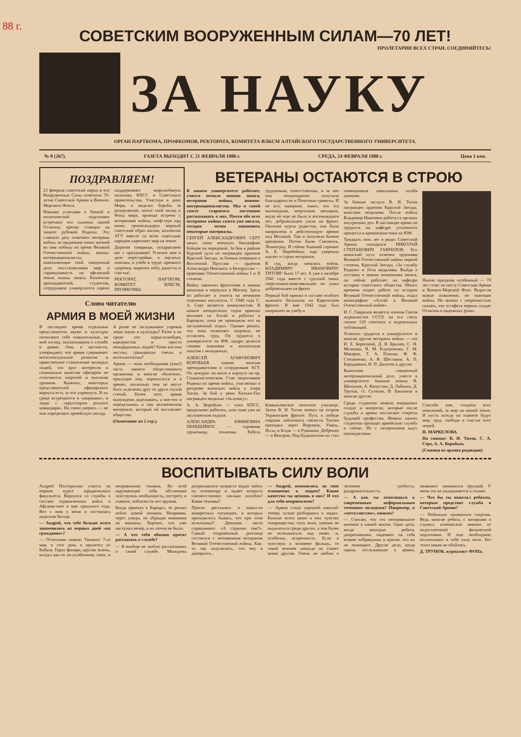88 г.
СОВЕТСКИМ ВООРУЖЕННЫМ СИЛАМ—70 ЛЕТ!
ПРОЛЕТАРИИ ВСЕХ СТРАН, СОЕДИНЯЙТЕСЬ!
ЗА НАУКУ
ОРГАН ПАРТКОМА, ПРОФКОМОВ, РЕКТОРАТА, КОМИТЕТА ВЛКСМ АЛТАЙСКОГО ГОСУДАРСТВЕННОГО УНИВЕРСИТЕТА.
№ 8 (267). ГАЗЕТА ВЫХОДИТ С 21 ФЕВРАЛЯ 1980 г. СРЕДА, 24 ФЕВРАЛЯ 1988 г. Цена 1 коп.
ПОЗДРАВЛЯЕМ!
23 февраля советский народ и его Вооруженные Силы отметили 70-летие Советской Армии и Военно-Морского Флота.
Новыми успехами в боевой и политической подготовке встречают его сыновья нашей Отчизны, крепко стоящие на защите рубежей Родины. Эту славную дату отмечают ветераны войны, не щадившие своих жизней во имя победы во время Великой Отечественной войны, воины-интернационалисты, выполняющие свой священный долг, восстанавливая мир и справедливость на афганской земле, воины запаса. Коллектив преподавателей, студентов, сотрудников университета горячо поддерживает миролюбивую политику КПСС и Советского правительства. Участвуя в днях Мира, в неделях борьбы за разоружение, внося свой вклад в Фонд мира, проводя встречи с ветеранами войны, шефствуя над ними, пропагандируя мирный советский образ жизни, коллектив АГУ вместе со всем советским народом укрепляет мир на земле.
Дорогие товарищи, поздравляем вас с праздником! Успехов вам в деле перестройки, в научных поисках, в учебе и труде, крепкого здоровья, мирного неба, радости и счастья!
РЕКТОРАТ, ПАРТКОМ, КОМИТЕТ ВЛКСМ, ПРОФКОМЫ.
Слово читателю
АРМИЯ В МОЕЙ ЖИЗНИ
В последнее время отдельные представители науки и культуры позволяют себе сомнительные, на мой взгляд, высказывания о службе в армии. Они, в частности, утверждают, что армия сдерживает интеллектуальное развитие и нравственное становление молодых людей, что круг интересов и социальные качества офицеров не отличаются широтой и высоким уровнем. Конечно, некоторых представителей офицерского корпуса есть за что упрекнуть. В их среде встречаются и «жоржики», и люди с «кругозором ротного командира». Но смею уверить — не они определяют армейскую погоду.
А разве не заслуживают упреков люди науки и культуры? Разве в их среде нет корыстолюбцев, карьеристов и просто непорядочных людей? Разве все они честны, граждански смелы и интеллигентны?
Армия — пока необходимая (увы!) часть нашего общественного организма, и многие «болезни», присущие ему, переносятся и в армию, поскольку они не могут быть отделены друг от друга глухой стеной. Более того, армия вынуждена доделывать, а кое-что и переделывать в том человеческом материале, который ей поставляет общество.
(Окончание на 2 стр.).
ВЕТЕРАНЫ ОСТАЮТСЯ В СТРОЮ
В нашем университете работает, учится немало воинов запаса, ветеранов войны, воинов-интернационалистов. Мы в своей газете стараемся постоянно рассказывать о них. Почти обо всех ветеранах войны газета уже писала, сегодня хотим напомнить некоторые материалы.
СЕРГЕЙ АЛЕКСАНДРОВИЧ СЕРТ начал свою военную биографию бойцом на передовой. За бои в районе Курской дуги он награжден орденом Красной Звезды, за боевые операции в Восточной Пруссии — орденом Александра Невского, в Белоруссии — орденами Отечественной войны I и II степени.
Войну закончил фронтовик в звании капитана и вернулся в Москву. Здесь он работает и учится на вечернем отделении института. С 1948 года С. А. Серт является коммунистом. В начале пятидесятых годов приехал москвич на Алтай и работал в Барнауле, пока не проводили его на заслуженный отдых. Однако решил, что пока позволяет здоровье, не оставлять труд. Он трудится в университете на ФФ, щедро делится своими знаниями и жизненным опытом с молодежью.
АЛЕКСЕЙ АГАФОНОВИЧ ВОРОБЬЕВ знаком многим преподавателям и сотрудникам АГУ. Он дежурит на вахте в корпусе на пр. Социалистическом. Став защитником Родины во время войны, участвовал в разгроме японских войск у озера Хасан. За бой у реки Халхин-Гол награжден медалью «За отвагу».
А. А. Воробьев — член КПСС, продолжает работать, хотя тоже уже на заслуженном отдыхе.
АЛЕКСАНДРА ЕФИМОВНА ПЕРЕБЕЙНОС — скромная труженица, техничка. Работа трудоемкая, ответственная, и за нее она неоднократно получала благодарности и Почетные грамоты. И не все, наверное, знают, что эта миловидная, энергичная женщина, когда ей еще не было и восемнадцати лет, добровольцем ушла на фронт. Окончив курсы радистов, она была направлена в действующую армию под Москвой. Там и получила боевое крещение. Потом были Смоленск, Ленинград. И сейчас бывший сержант А. Е. Перебейнос еще уверенно шагает в строю ветеранов.
В год, когда началась война, ВЛАДИМИРУ ИВАНОВИЧУ ТИТОВУ было 17 лет. А уже в октябре 1941 года вместе с группой своих сверстников-комсомольцев он ушел добровольцем на фронт.
Первый бой принял в составе особого лыжного батальона на Карельском фронте. В мае 1942 года был направлен на учебу в
Камышловское пехотное училище. Затем В. И. Титов воевал на втором Украинском фронте. Путь к победе гвардии лейтенанта связиста Титова проходил через Воронеж, Умань, Ясcы, и Клуж — в Румынии, Дебрецен — в Венгрии. Под Будапештом он стал помощником начальника штаба дивизии.
За боевые заслуги В. И. Титов награжден орденом Красной Звезды, многими медалями. После войны Владимир Иванович работал в органах внутренних дел. В настоящее время он трудится на кафедре уголовного процесса и криминалистики на ЮФ.
Тридцать пять лет в рядах Советской Армии находился НИКОЛАЙ СТЕПАНОВИЧ ГАВРИЛОВ. Его воинский путь отмечен орденами Великой Отечественной войны первой степени, Красной Звезды, «За службу Родине» и 16-ю медалями. Выйдя в отставку в звании полковника запаса, он сейчас работает на кафедре истории советского общества. Много времени отдает работе по истории Великой Отечественной войны, издал монографию «Алтай в Великой Отечественной войне».
Н. С. Гаврилов является членом Союза журналистов СССР, на его счету свыше 120 газетных и журнальных публикаций.
Успешно трудятся в университете и многие другие ветераны войны — это И. Е. Береговой, Д. Я. Брылев, С. И. Мелешко, Н. М. Клупиченко, Г. М. Макаров, Т. А. Плахин, Ф. Ф. Степаненко, А. В. Шестаков, А. П. Бородавкин, Н. П. Дитятев и другие.
Выполнив священный интернациональный долг, учатся в университете бывшие воины В. Шипунов, А. Капустин, Д. Лабекин, Д. Трунов, О. Сутягин, В. Бакланов и многие другие.
Среди студентов немало вчерашних солдат и матросов, которые после службы в армии постигают секреты будущей профессии. Немало наших студентов проходят армейскую службу и сейчас. Их с нетерпением ждут однокурсники.
Нынче праздник особенный — 70 лет стоят на посту Советская Армия и Военно-Морской Флот. Выросли новые поколения, не знающие войны. Но можно с уверенностью сказать, что эстафета первых солдат Отчизны в надежных руках.
Спасибо вам, солдаты всех поколений, за мир на нашей земле. И пусть всегда на планете будут мир, труд, свобода и счастье всех людей.
Н. МАРКЕЛОВА.
На снимке: В. И. Титов, С. А. Серт, А. А. Воробьев.
(Снимки из архива редакции).
ВОСПИТЫВАТЬ СИЛУ ВОЛИ
Андрей Полторыхин учится на первом курсе юридического факультета. Вернулся со службы в составе ограниченных войск в Афганистане в мае прошлого года. Вот с ним у меня и состоялась недолгая беседа.
— Андрей, что тебе больше всего запомнилось из первых дней «на гражданке»?
— Отчетливо помню Ташкент 7-го мая, в этот день я прилетел из Кабула. Горят фонари, кругом зелень, воздух как-то по-особенному свеж, и непривычная тишина. Во всей окружающей тебя обстановке чувствуешь необычность, пестроту и главное, поблизости нет оружия.
Когда приехал в Барнаул, то решил пойти домой пешком. Напрямик, через улицы, не обращая внимания на машины. Хорошо, что уже наступил вечер, и их почти не было.
— А что тебя обычно просят рассказать о службе?
— Я вообще не люблю рассказывать о своей службе. Молодежь допризывного возраста видит войну по телевизору и задает вопросы соответственно: сколько погибло? Какая техника?
Просят рассказать о каких-то конкретных ситуациях, в которых приходилось бывать, что при этом испытывал? Девушки часто спрашивают: «А страшно там?». Самый откровенный разговор состоялся с незнакомым ветераном Великой Отечественной войны. Как-то так получилось, что ему я доверился...
— Андрей, изменилось ли твое отношение к людям? Какие качества ты ценишь в них? И что для тебя неприемлемо?
— Армия стала хорошей школой: теперь лучше разбираюсь в людях. Больше всего ценю в них чувство товарищества, силу воли, умение не выделяться среди других, а тем более не возвышаться над ними, и, особенно, искренность. Если я чувствую в человеке фальшь, то такой человек никогда не станет моим другом. Очень не люблю в человеке грубость, раздражительность.
— А как ты относишься к современным неформальным течениям молодежи? Например, к «металлистам», панкам?
— Считаю, что это ненормальное явление в нашей жизни. Одно дело, когда молодые ребята, допризывники, надевают на себя всякие побрякушки и кричат, что их не понимают. Другое дело, когда парни, отслужившие в армии, начинают заниматься ерундой. У меня это не укладывается в голове.
— Что бы ты пожелал ребятам, которым предстоит служба в Советской Армии?
— Побольше заниматься спортом. Ведь многие ребята, с которыми я служил, изнемогали именно от недостаточной физической подготовки. И еще необходимо воспитывать в себе силу воли. Без этого никак не обойтись.
Д. ТРУНОВ, журналист ФОПа.